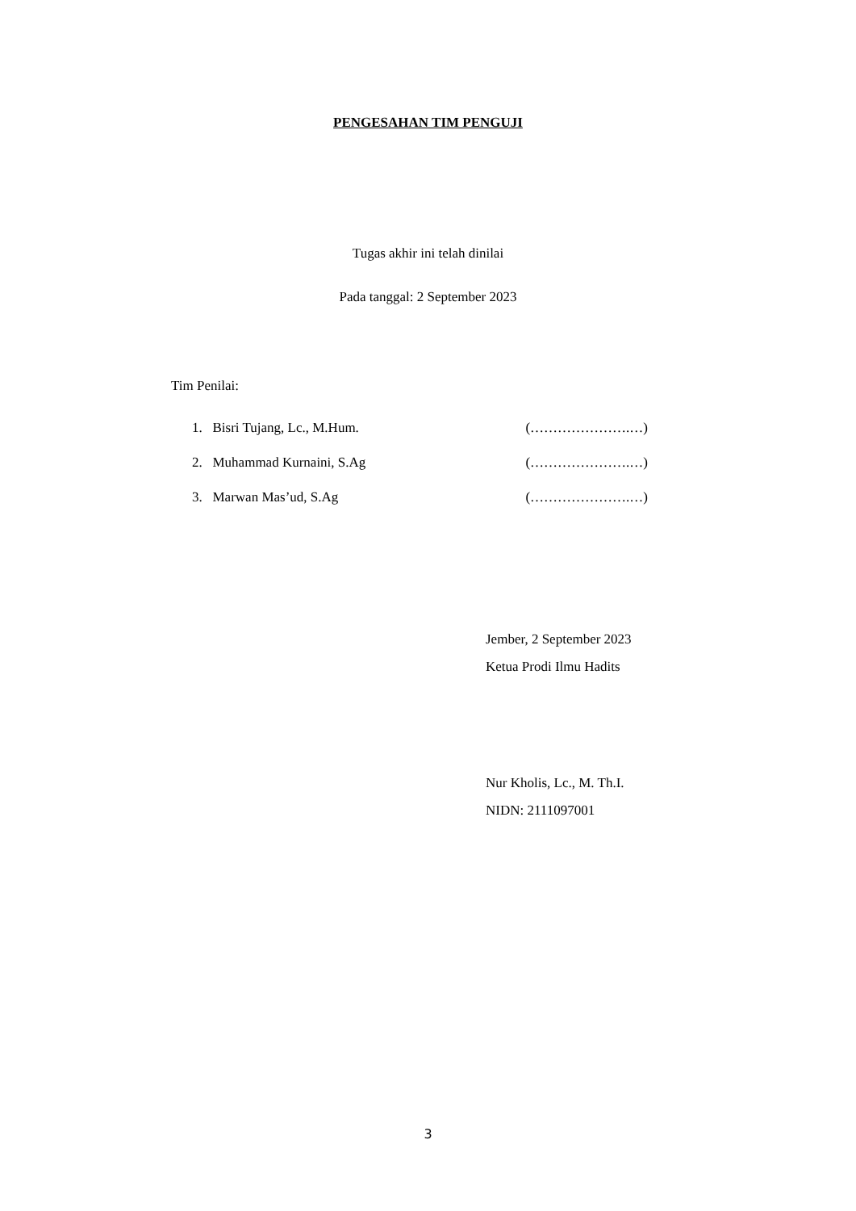PENGESAHAN TIM PENGUJI
Tugas akhir ini telah dinilai
Pada tanggal: 2 September 2023
Tim Penilai:
1. Bisri Tujang, Lc., M.Hum. (………………….…)
2. Muhammad Kurnaini, S.Ag (………………….…)
3. Marwan Mas’ud, S.Ag (………………….…)
Jember, 2 September 2023
Ketua Prodi Ilmu Hadits
Nur Kholis, Lc., M. Th.I.
NIDN: 2111097001
3